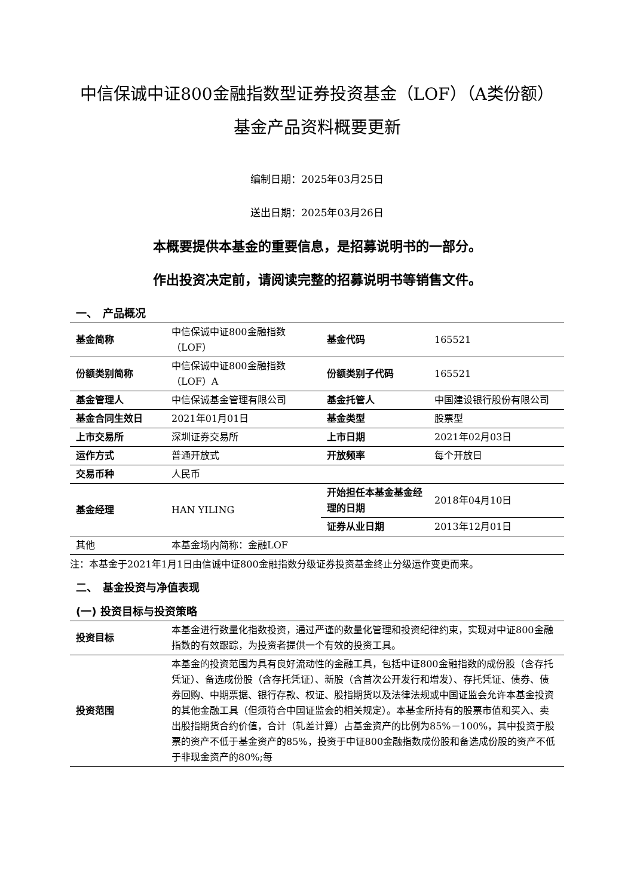中信保诚中证800金融指数型证券投资基金（LOF）（A类份额）
基金产品资料概要更新
编制日期：2025年03月25日
送出日期：2025年03月26日
本概要提供本基金的重要信息，是招募说明书的一部分。
作出投资决定前，请阅读完整的招募说明书等销售文件。
一、　产品概况
| 基金简称 | 中信保诚中证800金融指数（LOF） | 基金代码 | 165521 |
| 份额类别简称 | 中信保诚中证800金融指数（LOF）A | 份额类别子代码 | 165521 |
| 基金管理人 | 中信保诚基金管理有限公司 | 基金托管人 | 中国建设银行股份有限公司 |
| 基金合同生效日 | 2021年01月01日 | 基金类型 | 股票型 |
| 上市交易所 | 深圳证券交易所 | 上市日期 | 2021年02月03日 |
| 运作方式 | 普通开放式 | 开放频率 | 每个开放日 |
| 交易币种 | 人民币 | | |
| 基金经理 | HAN YILING | 开始担任本基金基金经理的日期 | 2018年04月10日 |
| | | 证券从业日期 | 2013年12月01日 |
| 其他 | 本基金场内简称：金融LOF | | |
注：本基金于2021年1月1日由信诚中证800金融指数分级证券投资基金终止分级运作变更而来。
二、　基金投资与净值表现
(一) 投资目标与投资策略
| 投资目标 | 本基金进行数量化指数投资，通过严谨的数量化管理和投资纪律约束，实现对中证800金融指数的有效跟踪，为投资者提供一个有效的投资工具。 |
| 投资范围 | 本基金的投资范围为具有良好流动性的金融工具，包括中证800金融指数的成份股（含存托凭证）、备选成份股（含存托凭证）、新股（含首次公开发行和增发）、存托凭证、债券、债券回购、中期票据、银行存款、权证、股指期货以及法律法规或中国证监会允许本基金投资的其他金融工具（但须符合中国证监会的相关规定）。本基金所持有的股票市值和买入、卖出股指期货合约价值，合计（轧差计算）占基金资产的比例为85%－100%，其中投资于股票的资产不低于基金资产的85%，投资于中证800金融指数成份股和备选成份股的资产不低于非现金资产的80%;每 |